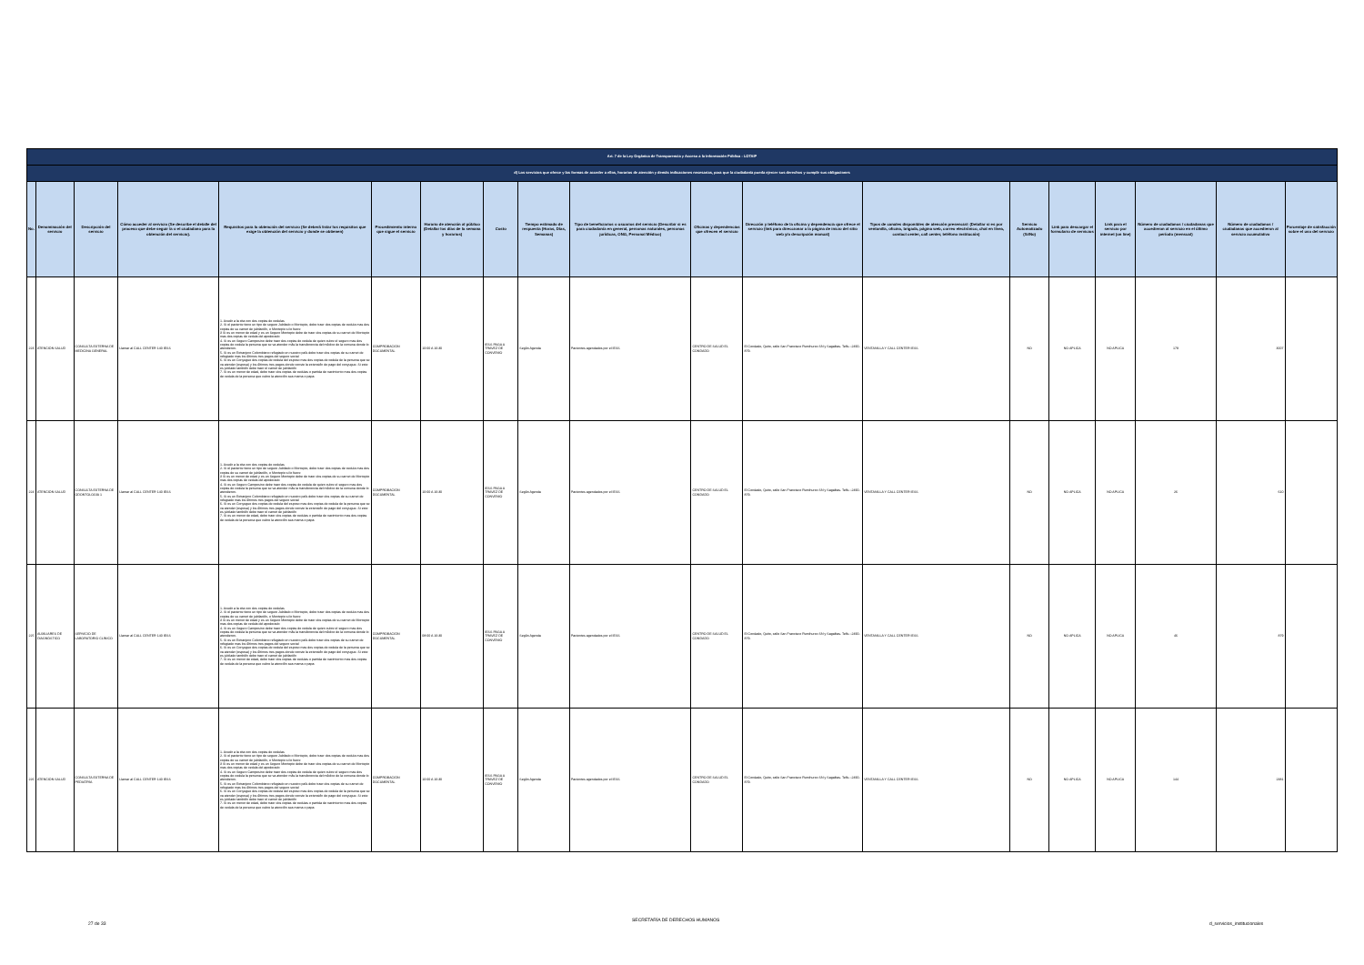| Art. 7 de la Ley Orgánica de Transparencia y Acceso a la Información Pública - LOTAIP | | | | | | | | | | | | | | | | | | |
| d) Los servicios que ofrece y las formas de acceder a ellos, horarios de atención y demás indicaciones necesarias, para que la ciudadanía pueda ejercer sus derechos y cumplir sus obligaciones | | | | | | | | | | | | | | | | | | |
| No. | Denominación del servicio | Descripción del servicio | Cómo acceder al servicio (Se describe el detalle del proceso que debe seguir la o el ciudadano para la obtención del servicio). | Requisitos para la obtención del servicio (Se deberá listar los requisitos que exige la obtención del servicio y donde se obtienen) | Procedimiento interno que sigue el servicio | Horario de atención al público (Detallar los días de la semana y horarios) | Costo | Tiempo estimado de respuesta (Horas, Días, Semanas) | Tipo de beneficiarios o usuarios del servicio (Describir si es para ciudadanía en general, personas naturales, personas jurídicas, ONG, Personal Médico) | Oficinas y dependencias que ofrecen el servicio | Dirección y teléfono de la oficina y dependencia que ofrece el servicio (link para direccionar a la página de inicio del sitio web y/o descripción manual) | Tipos de canales disponibles de atención presencial: (Detallar si es por ventanilla, oficina, brigada, página web, correo electrónico, chat en línea, contact center, call center, teléfono institución) | Servicio Automatizado (Si/No) | Link para descargar el formulario de servicios | Link para el servicio por internet (on line) | Número de ciudadanos / ciudadanas que accedieron al servicio en el último período (mensual) | Número de ciudadanos / ciudadanas que accedieron al servicio acumulativo | Porcentaje de satisfacción sobre el uso del servicio |
| 223 | ATENCIÓN SALUD | CONSULTA EXTERNA DE MEDICINA GENERAL | Llamar al CALL CENTER 140 IESS | 1. Acudir a la cita con dos copias de cedulas 2. Si el paciente tiene un tipo de seguro Jubilado o Montepio, debe traer dos copias de cedula mas dos copias de su carnet de jubilación, o Montepio si lo fuere 3 Si es un menor de edad y es un Seguro Montepio debe de traer dos copias de su carnet de Montepio mas dos copias de cedula del apoderado 4. Si es un Seguro Campesino debe traer dos copias de cedula de quien cubre el seguro mas dos copias de cedula la persona que se va atender más la transferencia del médico de la comuna donde lo atendieron. 5. Si es un Extranjero Colombiano refugiado en nuestro país debe traer dos copias de su carnet de refugiado mas los últimos tres pagos del seguro social 6. Si es un Conyugue dos copias de cedula del esposo mas dos copias de cedula de la persona que se va atender (esposa) y los últimos tres pagos donde conste la extensión de pago del conyugue. Si este es jubilado también debe traer el carnet de jubilación 7. Si es un menor de edad, debe traer dos copias de cedulas o partida de nacimiento mas dos copias de cedula de la persona que cubre la atención sea mama o papa | COMPROBACIÓN DOCUMENTAL | 10:00 A 16:30 | IESS PAGA A TRAVEZ DE CONVENIO | Según Agenda | Pacientes agendados por el IESS | CENTRO DE SALUD EL CONDADO | El Condado, Quito, calle San Francisco Rumihurco SN y Sagalitas. Telfs.:-2490-879. | VENTANILLA Y CALL CENTER IESS | NO | NO APLICA | NO APLICA | 179 | 3007 | |
| 224 | ATENCIÓN SALUD | CONSULTA EXTERNA DE ODONTOLOGÍA 1 | Llamar al CALL CENTER 140 IESS | 1. Acudir a la cita con dos copias de cedulas 2. Si el paciente tiene un tipo de seguro Jubilado o Montepio, debe traer dos copias de cedula mas dos copias de su carnet de jubilación, o Montepio si lo fuere 3 Si es un menor de edad y es un Seguro Montepio debe de traer dos copias de su carnet de Montepio mas dos copias de cedula del apoderado 4. Si es un Seguro Campesino debe traer dos copias de cedula de quien cubre el seguro mas dos copias de cedula la persona que se va atender más la transferencia del médico de la comuna donde lo atendieron. 5. Si es un Extranjero Colombiano refugiado en nuestro país debe traer dos copias de su carnet de refugiado mas los últimos tres pagos del seguro social 6. Si es un Conyugue dos copias de cedula del esposo mas dos copias de cedula de la persona que se va atender (esposa) y los últimos tres pagos donde conste la extensión de pago del conyugue. Si este es jubilado también debe traer el carnet de jubilación 7. Si es un menor de edad, debe traer dos copias de cedulas o partida de nacimiento mas dos copias de cedula de la persona que cubre la atención sea mama o papa | COMPROBACIÓN DOCUMENTAL | 10:00 A 16:30 | IESS PAGA A TRAVEZ DE CONVENIO | Según Agenda | Pacientes agendados por el IESS | CENTRO DE SALUD EL CONDADO | El Condado, Quito, calle San Francisco Rumihurco SN y Sagalitas. Telfs.:-2490-879. | VENTANILLA Y CALL CENTER IESS | NO | NO APLICA | NO APLICA | 26 | 610 | |
| 225 | AUXILIARES DE DIAGNÓSTICO | SERVICIO DE LABORATORIO CLÍNICO | Llamar al CALL CENTER 140 IESS | 1. Acudir a la cita con dos copias de cedulas 2. Si el paciente tiene un tipo de seguro Jubilado o Montepio, debe traer dos copias de cedula mas dos copias de su carnet de jubilación, o Montepio si lo fuere 3 Si es un menor de edad y es un Seguro Montepio debe de traer dos copias de su carnet de Montepio mas dos copias de cedula del apoderado 4. Si es un Seguro Campesino debe traer dos copias de cedula de quien cubre el seguro mas dos copias de cedula la persona que se va atender más la transferencia del médico de la comuna donde lo atendieron. 5. Si es un Extranjero Colombiano refugiado en nuestro país debe traer dos copias de su carnet de refugiado mas los últimos tres pagos del seguro social 6. Si es un Conyugue dos copias de cedula del esposo mas dos copias de cedula de la persona que se va atender (esposa) y los últimos tres pagos donde conste la extensión de pago del conyugue. Si este es jubilado también debe traer el carnet de jubilación 7. Si es un menor de edad, debe traer dos copias de cedulas o partida de nacimiento mas dos copias de cedula de la persona que cubre la atención sea mama o papa | COMPROBACIÓN DOCUMENTAL | 08:00 A 16:30 | IESS PAGA A TRAVEZ DE CONVENIO | Según Agenda | Pacientes agendados por el IESS | CENTRO DE SALUD EL CONDADO | El Condado, Quito, calle San Francisco Rumihurco SN y Sagalitas. Telfs.:-2490-879. | VENTANILLA Y CALL CENTER IESS | NO | NO APLICA | NO APLICA | 46 | 879 | |
| 226 | ATENCIÓN SALUD | CONSULTA EXTERNA DE PEDIATRÍA | Llamar al CALL CENTER 140 IESS | 1. Acudir a la cita con dos copias de cedulas 2. Si el paciente tiene un tipo de seguro Jubilado o Montepio, debe traer dos copias de cedula mas dos copias de su carnet de jubilación, o Montepio si lo fuere 3 Si es un menor de edad y es un Seguro Montepio debe de traer dos copias de su carnet de Montepio mas dos copias de cedula del apoderado 4. Si es un Seguro Campesino debe traer dos copias de cedula de quien cubre el seguro mas dos copias de cedula la persona que se va atender más la transferencia del médico de la comuna donde lo atendieron. 5. Si es un Extranjero Colombiano refugiado en nuestro país debe traer dos copias de su carnet de refugiado mas los últimos tres pagos del seguro social 6. Si es un Conyugue dos copias de cedula del esposo mas dos copias de cedula de la persona que se va atender (esposa) y los últimos tres pagos donde conste la extensión de pago del conyugue. Si este es jubilado también debe traer el carnet de jubilación 7. Si es un menor de edad, debe traer dos copias de cedulas o partida de nacimiento mas dos copias de cedula de la persona que cubre la atención sea mama o papa | COMPROBACIÓN DOCUMENTAL | 10:00 A 16:30 | IESS PAGA A TRAVEZ DE CONVENIO | Según Agenda | Pacientes agendados por el IESS | CENTRO DE SALUD EL CONDADO | El Condado, Quito, calle San Francisco Rumihurco SN y Sagalitas. Telfs.:-2490-879. | VENTANILLA Y CALL CENTER IESS | NO | NO APLICA | NO APLICA | 144 | 2381 | |
27 de 33
SECRETARÍA DE DERECHOS HUMANOS
d_servicios_institucionales